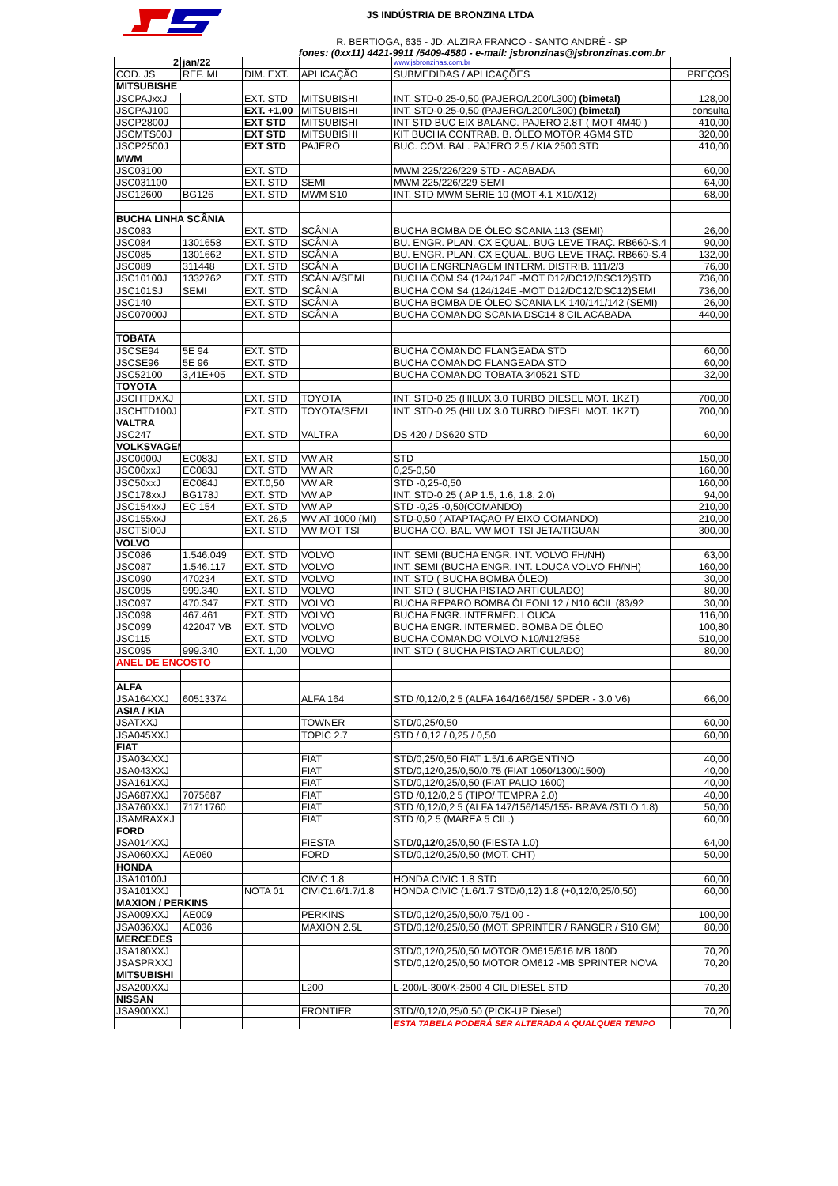JS INDÚSTRIA DE BRONZINA LTDA
R. BERTIOGA, 635 - JD. ALZIRA FRANCO - SANTO ANDRÉ - SP
fones: (0xx11) 4421-9911 /5409-4580 - e-mail: jsbronzinas@jsbronzinas.com.br
| 2 | jan/22 | | | www.jsbronzinas.com.br | |
| COD. JS | REF. ML | DIM. EXT. | APLICAÇÃO | SUBMEDIDAS / APLICAÇÕES | PREÇOS |
| MITSUBISHE | | | | | |
| JSCPAJxxJ | | EXT. STD | MITSUBISHI | INT. STD-0,25-0,50 (PAJERO/L200/L300) (bimetal) | 128,00 |
| JSCPAJ100 | | EXT. +1,00 | MITSUBISHI | INT. STD-0,25-0,50 (PAJERO/L200/L300) (bimetal) | consulta |
| JSCP2800J | | EXT STD | MITSUBISHI | INT STD BUC EIX BALANC. PAJERO 2.8T ( MOT 4M40 ) | 410,00 |
| JSCMTS00J | | EXT STD | MITSUBISHI | KIT BUCHA CONTRAB. B. ÓLEO MOTOR 4GM4 STD | 320,00 |
| JSCP2500J | | EXT STD | PAJERO | BUC. COM. BAL. PAJERO 2.5 / KIA 2500 STD | 410,00 |
| MWM | | | | | |
| JSC03100 | | EXT. STD | | MWM 225/226/229 STD - ACABADA | 60,00 |
| JSC031100 | | EXT. STD | SEMI | MWM 225/226/229 SEMI | 64,00 |
| JSC12600 | BG126 | EXT. STD | MWM S10 | INT. STD MWM SERIE 10 (MOT 4.1 X10/X12) | 68,00 |
| BUCHA LINHA SCÂNIA | | | | | |
| JSC083 | | EXT. STD | SCÂNIA | BUCHA BOMBA DE ÓLEO SCANIA 113 (SEMI) | 26,00 |
| JSC084 | 1301658 | EXT. STD | SCÂNIA | BU. ENGR. PLAN. CX EQUAL. BUG LEVE TRAÇ. RB660-S.4 | 90,00 |
| JSC085 | 1301662 | EXT. STD | SCÂNIA | BU. ENGR. PLAN. CX EQUAL. BUG LEVE TRAÇ. RB660-S.4 | 132,00 |
| JSC089 | 311448 | EXT. STD | SCÂNIA | BUCHA ENGRENAGEM INTERM. DISTRIB. 111/2/3 | 76,00 |
| JSC10100J | 1332762 | EXT. STD | SCÂNIA/SEMI | BUCHA COM S4 (124/124E -MOT D12/DC12/DSC12)STD | 736,00 |
| JSC101SJ | SEMI | EXT. STD | SCÂNIA | BUCHA COM S4 (124/124E -MOT D12/DC12/DSC12)SEMI | 736,00 |
| JSC140 | | EXT. STD | SCÂNIA | BUCHA BOMBA DE ÓLEO SCANIA LK 140/141/142 (SEMI) | 26,00 |
| JSC07000J | | EXT. STD | SCÂNIA | BUCHA COMANDO SCANIA DSC14 8 CIL ACABADA | 440,00 |
| TOBATA | | | | | |
| JSCSE94 | 5E 94 | EXT. STD | | BUCHA COMANDO FLANGEADA STD | 60,00 |
| JSCSE96 | 5E 96 | EXT. STD | | BUCHA COMANDO FLANGEADA STD | 60,00 |
| JSC52100 | 3,41E+05 | EXT. STD | | BUCHA COMANDO TOBATA 340521 STD | 32,00 |
| TOYOTA | | | | | |
| JSCHTDXXJ | | EXT. STD | TOYOTA | INT. STD-0,25 (HILUX 3.0 TURBO DIESEL MOT. 1KZT) | 700,00 |
| JSCHTD100J | | EXT. STD | TOYOTA/SEMI | INT. STD-0,25 (HILUX 3.0 TURBO DIESEL MOT. 1KZT) | 700,00 |
| VALTRA | | | | | |
| JSC247 | | EXT. STD | VALTRA | DS 420 / DS620 STD | 60,00 |
| VOLKSVAGEM | | | | | |
| JSC0000J | EC083J | EXT. STD | VW AR | STD | 150,00 |
| JSC00xxJ | EC083J | EXT. STD | VW AR | 0,25-0,50 | 160,00 |
| JSC50xxJ | EC084J | EXT.0,50 | VW AR | STD -0,25-0,50 | 160,00 |
| JSC178xxJ | BG178J | EXT. STD | VW AP | INT. STD-0,25 ( AP 1.5, 1.6, 1.8, 2.0) | 94,00 |
| JSC154xxJ | EC 154 | EXT. STD | VW AP | STD -0,25 -0,50(COMANDO) | 210,00 |
| JSC155xxJ | | EXT. 26,5 | WV AT 1000 (MI) | STD-0,50 ( ATAPTAÇAO P/ EIXO COMANDO) | 210,00 |
| JSCTSI00J | | EXT. STD | VW MOT TSI | BUCHA CO. BAL. VW MOT TSI JETA/TIGUAN | 300,00 |
| VOLVO | | | | | |
| JSC086 | 1.546.049 | EXT. STD | VOLVO | INT. SEMI (BUCHA ENGR. INT. VOLVO FH/NH) | 63,00 |
| JSC087 | 1.546.117 | EXT. STD | VOLVO | INT. SEMI (BUCHA ENGR. INT. LOUCA VOLVO FH/NH) | 160,00 |
| JSC090 | 470234 | EXT. STD | VOLVO | INT. STD ( BUCHA BOMBA ÓLEO) | 30,00 |
| JSC095 | 999.340 | EXT. STD | VOLVO | INT. STD ( BUCHA PISTAO ARTICULADO) | 80,00 |
| JSC097 | 470.347 | EXT. STD | VOLVO | BUCHA REPARO BOMBA ÓLEONL12 / N10 6CIL (83/92 | 30,00 |
| JSC098 | 467.461 | EXT. STD | VOLVO | BUCHA ENGR. INTERMED. LOUCA | 116,00 |
| JSC099 | 422047 VB | EXT. STD | VOLVO | BUCHA ENGR. INTERMED. BOMBA DE ÓLEO | 100,80 |
| JSC115 | | EXT. STD | VOLVO | BUCHA COMANDO VOLVO N10/N12/B58 | 510,00 |
| JSC095 | 999.340 | EXT. 1,00 | VOLVO | INT. STD ( BUCHA PISTAO ARTICULADO) | 80,00 |
| ANEL DE ENCOSTO | | | | | |
| ALFA | | | | | |
| JSA164XXJ | 60513374 | | ALFA 164 | STD /0,12/0,2 5 (ALFA 164/166/156/ SPDER - 3.0 V6) | 66,00 |
| ASIA / KIA | | | | | |
| JSATXXJ | | | TOWNER | STD/0,25/0,50 | 60,00 |
| JSA045XXJ | | | TOPIC 2.7 | STD / 0,12 / 0,25 / 0,50 | 60,00 |
| FIAT | | | | | |
| JSA034XXJ | | | FIAT | STD/0,25/0,50 FIAT 1.5/1.6 ARGENTINO | 40,00 |
| JSA043XXJ | | | FIAT | STD/0,12/0,25/0,50/0,75 (FIAT 1050/1300/1500) | 40,00 |
| JSA161XXJ | | | FIAT | STD/0,12/0,25/0,50 (FIAT PALIO 1600) | 40,00 |
| JSA687XXJ | 7075687 | | FIAT | STD /0,12/0,2 5 (TIPO/ TEMPRA 2.0) | 40,00 |
| JSA760XXJ | 71711760 | | FIAT | STD /0,12/0,2 5 (ALFA 147/156/145/155- BRAVA /STLO 1.8) | 50,00 |
| JSAMRAXXJ | | | FIAT | STD /0,2 5 (MAREA 5 CIL.) | 60,00 |
| FORD | | | | | |
| JSA014XXJ | | | FIESTA | STD/ 0,12 /0,25/0,50 (FIESTA 1.0) | 64,00 |
| JSA060XXJ | AE060 | | FORD | STD/0,12/0,25/0,50 (MOT. CHT) | 50,00 |
| HONDA | | | | | |
| JSA10100J | | | CIVIC 1.8 | HONDA CIVIC 1.8 STD | 60,00 |
| JSA101XXJ | | NOTA 01 | CIVIC1.6/1.7/1.8 | HONDA CIVIC (1.6/1.7 STD/0,12) 1.8 (+0,12/0,25/0,50) | 60,00 |
| MAXION / PERKINS | | | | | |
| JSA009XXJ | AE009 | | PERKINS | STD/0,12/0,25/0,50/0,75/1,00 - | 100,00 |
| JSA036XXJ | AE036 | | MAXION 2.5L | STD/0,12/0,25/0,50 (MOT. SPRINTER / RANGER / S10 GM) | 80,00 |
| MERCEDES | | | | | |
| JSA180XXJ | | | | STD/0,12/0,25/0,50 MOTOR OM615/616 MB 180D | 70,20 |
| JSASPRXXJ | | | | STD/0,12/0,25/0,50 MOTOR OM612 -MB SPRINTER NOVA | 70,20 |
| MITSUBISHI | | | | | |
| JSA200XXJ | | | L200 | L-200/L-300/K-2500 4 CIL DIESEL STD | 70,20 |
| NISSAN | | | | | |
| JSA900XXJ | | | FRONTIER | STD//0,12/0,25/0,50 (PICK-UP Diesel) | 70,20 |
| | | | | ESTA TABELA PODERÁ SER ALTERADA A QUALQUER TEMPO | |